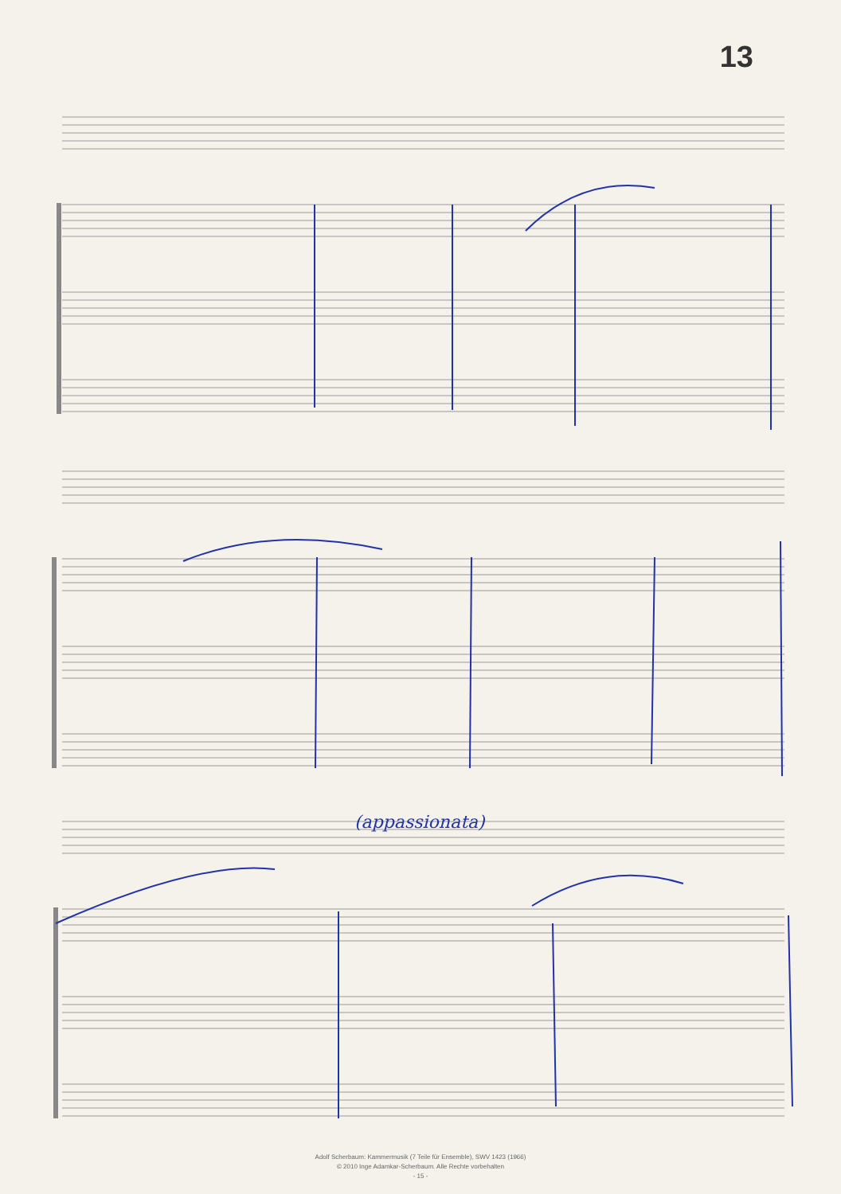13
(appassionata)
Adolf Scherbaum: Kammermusik (7 Teile für Ensemble), SWV 1423 (1966)
© 2010 Inge Adamkar-Scherbaum. Alle Rechte vorbehalten
- 15 -